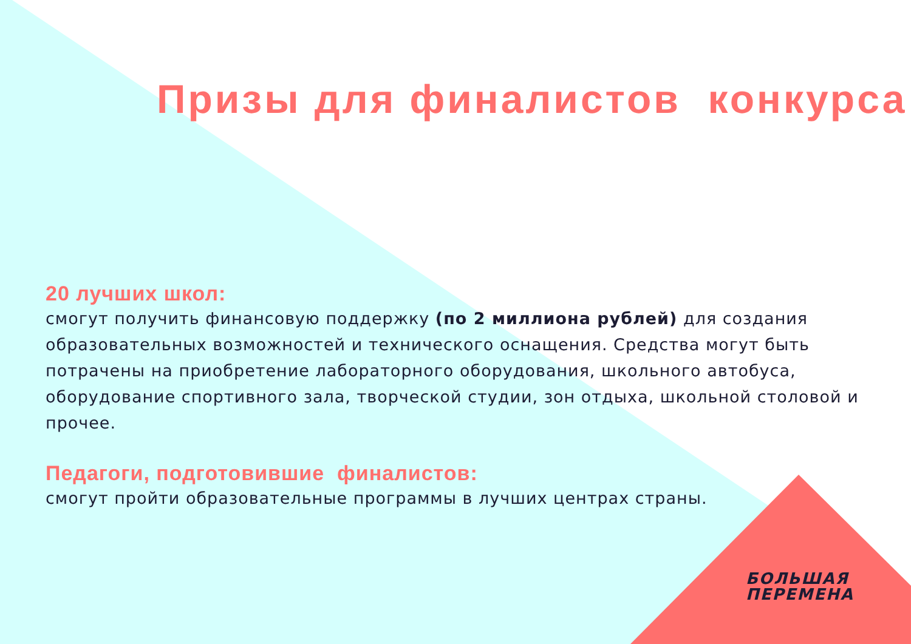Призы для финалистов конкурса
20 лучших школ:
смогут получить финансовую поддержку (по 2 миллиона рублей) для создания образовательных возможностей и технического оснащения. Средства могут быть потрачены на приобретение лабораторного оборудования, школьного автобуса, оборудование спортивного зала, творческой студии, зон отдыха, школьной столовой и прочее.
Педагоги, подготовившие финалистов:
смогут пройти образовательные программы в лучших центрах страны.
БОЛЬШАЯ
ПЕРЕМЕНА